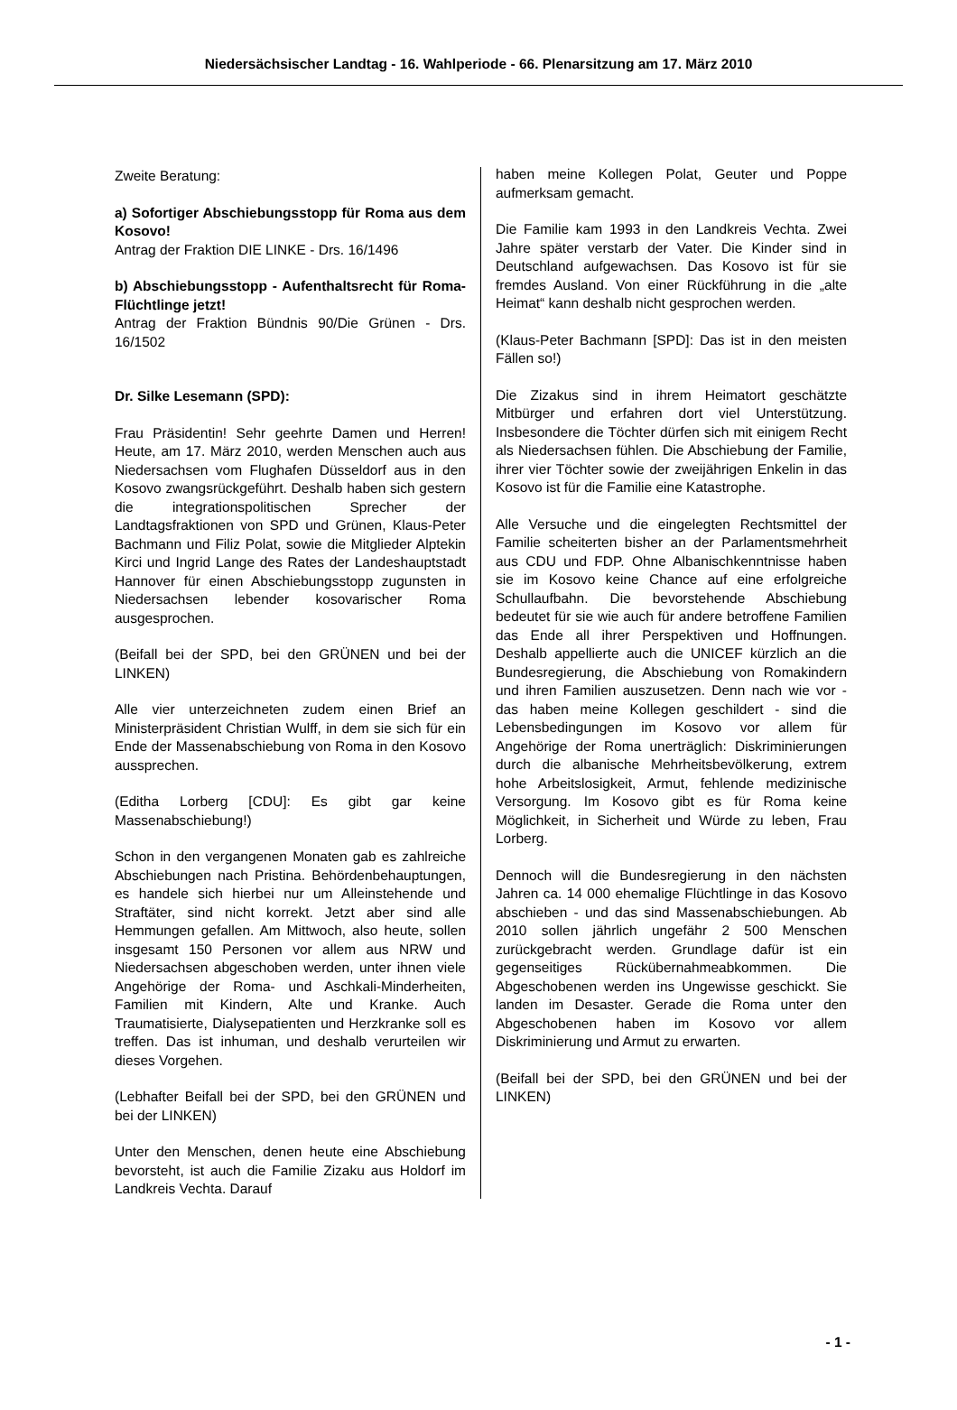Niedersächsischer Landtag - 16. Wahlperiode - 66. Plenarsitzung am 17. März 2010
Zweite Beratung:
a) Sofortiger Abschiebungsstopp für Roma aus dem Kosovo!
Antrag der Fraktion DIE LINKE - Drs. 16/1496
b) Abschiebungsstopp - Aufenthaltsrecht für Roma-Flüchtlinge jetzt!
Antrag der Fraktion Bündnis 90/Die Grünen - Drs. 16/1502
Dr. Silke Lesemann (SPD):
Frau Präsidentin! Sehr geehrte Damen und Herren! Heute, am 17. März 2010, werden Menschen auch aus Niedersachsen vom Flughafen Düsseldorf aus in den Kosovo zwangsrückgeführt. Deshalb haben sich gestern die integrationspolitischen Sprecher der Landtagsfraktionen von SPD und Grünen, Klaus-Peter Bachmann und Filiz Polat, sowie die Mitglieder Alptekin Kirci und Ingrid Lange des Rates der Landeshauptstadt Hannover für einen Abschiebungsstopp zugunsten in Niedersachsen lebender kosovarischer Roma ausgesprochen.
(Beifall bei der SPD, bei den GRÜNEN und bei der LINKEN)
Alle vier unterzeichneten zudem einen Brief an Ministerpräsident Christian Wulff, in dem sie sich für ein Ende der Massenabschiebung von Roma in den Kosovo aussprechen.
(Editha Lorberg [CDU]: Es gibt gar keine Massenabschiebung!)
Schon in den vergangenen Monaten gab es zahlreiche Abschiebungen nach Pristina. Behördenbehauptungen, es handele sich hierbei nur um Alleinstehende und Straftäter, sind nicht korrekt. Jetzt aber sind alle Hemmungen gefallen. Am Mittwoch, also heute, sollen insgesamt 150 Personen vor allem aus NRW und Niedersachsen abgeschoben werden, unter ihnen viele Angehörige der Roma- und Aschkali-Minderheiten, Familien mit Kindern, Alte und Kranke. Auch Traumatisierte, Dialysepatienten und Herzkranke soll es treffen. Das ist inhuman, und deshalb verurteilen wir dieses Vorgehen.
(Lebhafter Beifall bei der SPD, bei den GRÜNEN und bei der LINKEN)
Unter den Menschen, denen heute eine Abschiebung bevorsteht, ist auch die Familie Zizaku aus Holdorf im Landkreis Vechta. Darauf
haben meine Kollegen Polat, Geuter und Poppe aufmerksam gemacht.
Die Familie kam 1993 in den Landkreis Vechta. Zwei Jahre später verstarb der Vater. Die Kinder sind in Deutschland aufgewachsen. Das Kosovo ist für sie fremdes Ausland. Von einer Rückführung in die „alte Heimat“ kann deshalb nicht gesprochen werden.
(Klaus-Peter Bachmann [SPD]: Das ist in den meisten Fällen so!)
Die Zizakus sind in ihrem Heimatort geschätzte Mitbürger und erfahren dort viel Unterstützung. Insbesondere die Töchter dürfen sich mit einigem Recht als Niedersachsen fühlen. Die Abschiebung der Familie, ihrer vier Töchter sowie der zweijährigen Enkelin in das Kosovo ist für die Familie eine Katastrophe.
Alle Versuche und die eingelegten Rechtsmittel der Familie scheiterten bisher an der Parlamentsmehrheit aus CDU und FDP. Ohne Albanischkenntnisse haben sie im Kosovo keine Chance auf eine erfolgreiche Schullaufbahn. Die bevorstehende Abschiebung bedeutet für sie wie auch für andere betroffene Familien das Ende all ihrer Perspektiven und Hoffnungen. Deshalb appellierte auch die UNICEF kürzlich an die Bundesregierung, die Abschiebung von Romakindern und ihren Familien auszusetzen. Denn nach wie vor - das haben meine Kollegen geschildert - sind die Lebensbedingungen im Kosovo vor allem für Angehörige der Roma unerträglich: Diskriminierungen durch die albanische Mehrheitsbevölkerung, extrem hohe Arbeitslosigkeit, Armut, fehlende medizinische Versorgung. Im Kosovo gibt es für Roma keine Möglichkeit, in Sicherheit und Würde zu leben, Frau Lorberg.
Dennoch will die Bundesregierung in den nächsten Jahren ca. 14 000 ehemalige Flüchtlinge in das Kosovo abschieben - und das sind Massenabschiebungen. Ab 2010 sollen jährlich ungefähr 2 500 Menschen zurückgebracht werden. Grundlage dafür ist ein gegenseitiges Rückübernahmeabkommen. Die Abgeschobenen werden ins Ungewisse geschickt. Sie landen im Desaster. Gerade die Roma unter den Abgeschobenen haben im Kosovo vor allem Diskriminierung und Armut zu erwarten.
(Beifall bei der SPD, bei den GRÜNEN und bei der LINKEN)
- 1 -